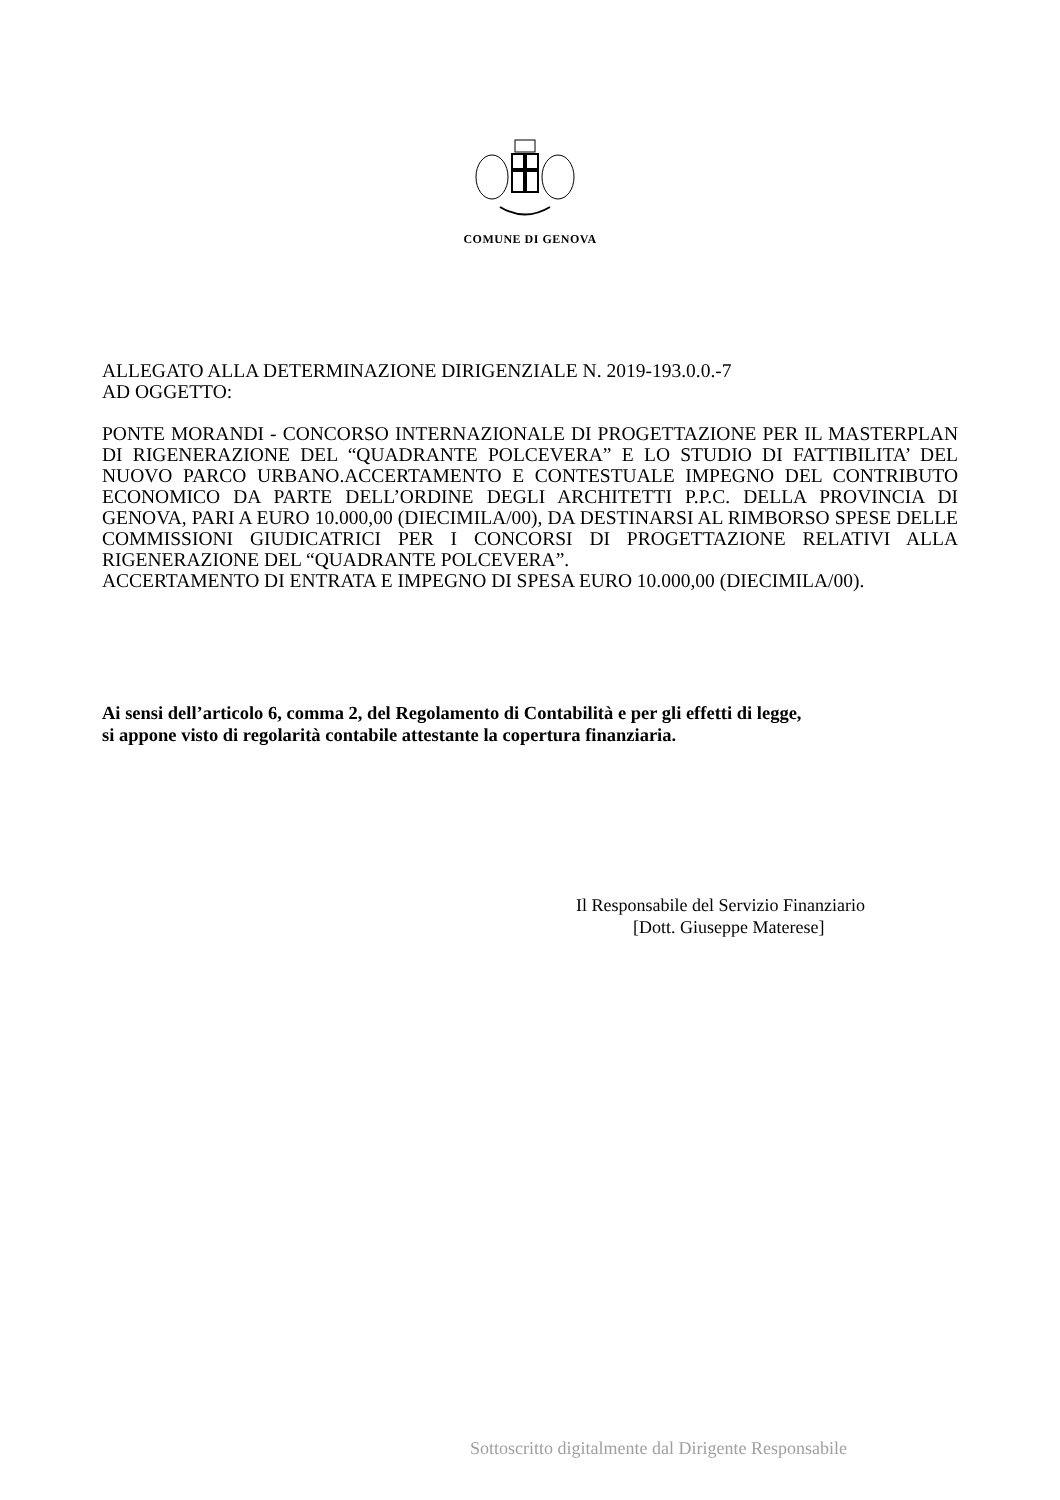COMUNE DI GENOVA
ALLEGATO ALLA DETERMINAZIONE DIRIGENZIALE N. 2019-193.0.0.-7
AD OGGETTO:
PONTE MORANDI - CONCORSO INTERNAZIONALE DI PROGETTAZIONE PER IL MASTERPLAN DI RIGENERAZIONE DEL “QUADRANTE POLCEVERA” E LO STUDIO DI FATTIBILITA’ DEL NUOVO PARCO URBANO.ACCERTAMENTO E CONTESTUALE IMPEGNO DEL CONTRIBUTO ECONOMICO DA PARTE DELL’ORDINE DEGLI ARCHITETTI P.P.C. DELLA PROVINCIA DI GENOVA, PARI A EURO 10.000,00 (DIECIMILA/00), DA DESTINARSI AL RIMBORSO SPESE DELLE COMMISSIONI GIUDICATRICI PER I CONCORSI DI PROGETTAZIONE RELATIVI ALLA RIGENERAZIONE DEL “QUADRANTE POLCEVERA”.
ACCERTAMENTO DI ENTRATA E IMPEGNO DI SPESA EURO 10.000,00 (DIECIMILA/00).
Ai sensi dell’articolo 6, comma 2, del Regolamento di Contabilità e per gli effetti di legge,
si appone visto di regolarità contabile attestante la copertura finanziaria.
Il Responsabile del Servizio Finanziario
[Dott. Giuseppe Materese]
Sottoscritto digitalmente dal Dirigente Responsabile